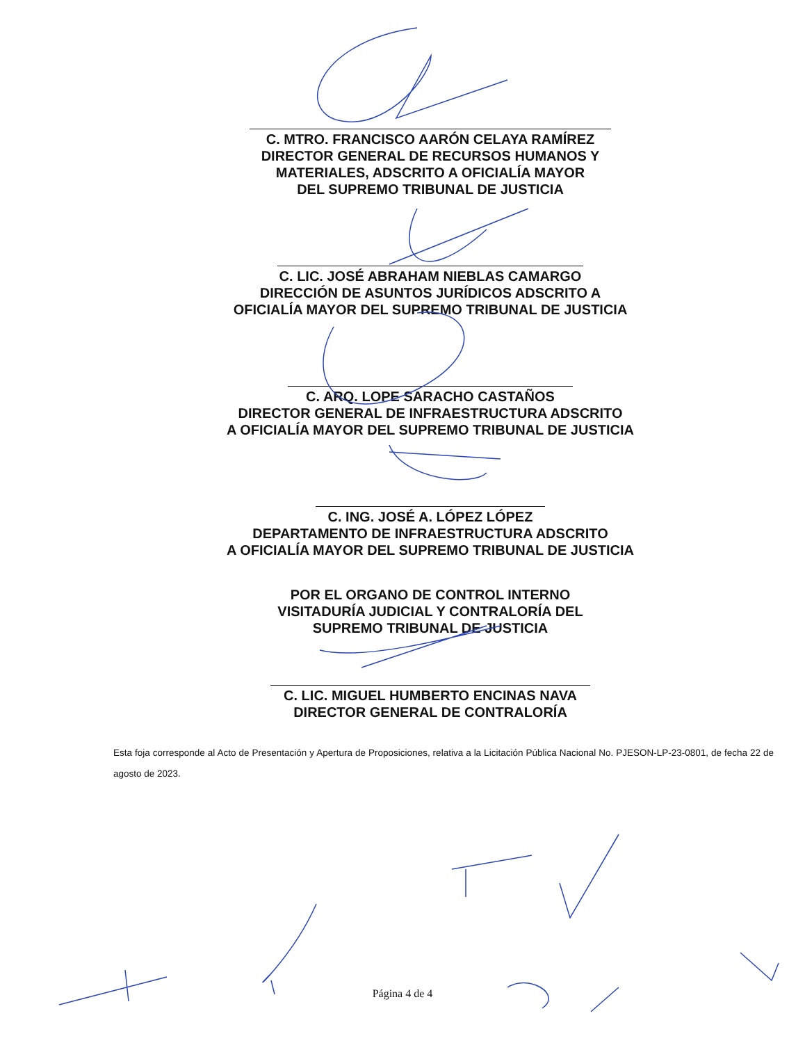C. MTRO. FRANCISCO AARÓN CELAYA RAMÍREZ
DIRECTOR GENERAL DE RECURSOS HUMANOS Y
MATERIALES, ADSCRITO A OFICIALÍA MAYOR
DEL SUPREMO TRIBUNAL DE JUSTICIA
C. LIC. JOSÉ ABRAHAM NIEBLAS CAMARGO
DIRECCIÓN DE ASUNTOS JURÍDICOS ADSCRITO A
OFICIALÍA MAYOR DEL SUPREMO TRIBUNAL DE JUSTICIA
C. ARQ. LOPE SARACHO CASTAÑOS
DIRECTOR GENERAL DE INFRAESTRUCTURA ADSCRITO
A OFICIALÍA MAYOR DEL SUPREMO TRIBUNAL DE JUSTICIA
C. ING. JOSÉ A. LÓPEZ LÓPEZ
DEPARTAMENTO DE INFRAESTRUCTURA ADSCRITO
A OFICIALÍA MAYOR DEL SUPREMO TRIBUNAL DE JUSTICIA
POR EL ORGANO DE CONTROL INTERNO
VISITADURÍA JUDICIAL Y CONTRALORÍA DEL
SUPREMO TRIBUNAL DE JUSTICIA
C. LIC. MIGUEL HUMBERTO ENCINAS NAVA
DIRECTOR GENERAL DE CONTRALORÍA
Esta foja corresponde al Acto de Presentación y Apertura de Proposiciones, relativa a la Licitación Pública Nacional No. PJESON-LP-23-0801, de fecha 22 de agosto de 2023.
Página 4 de 4